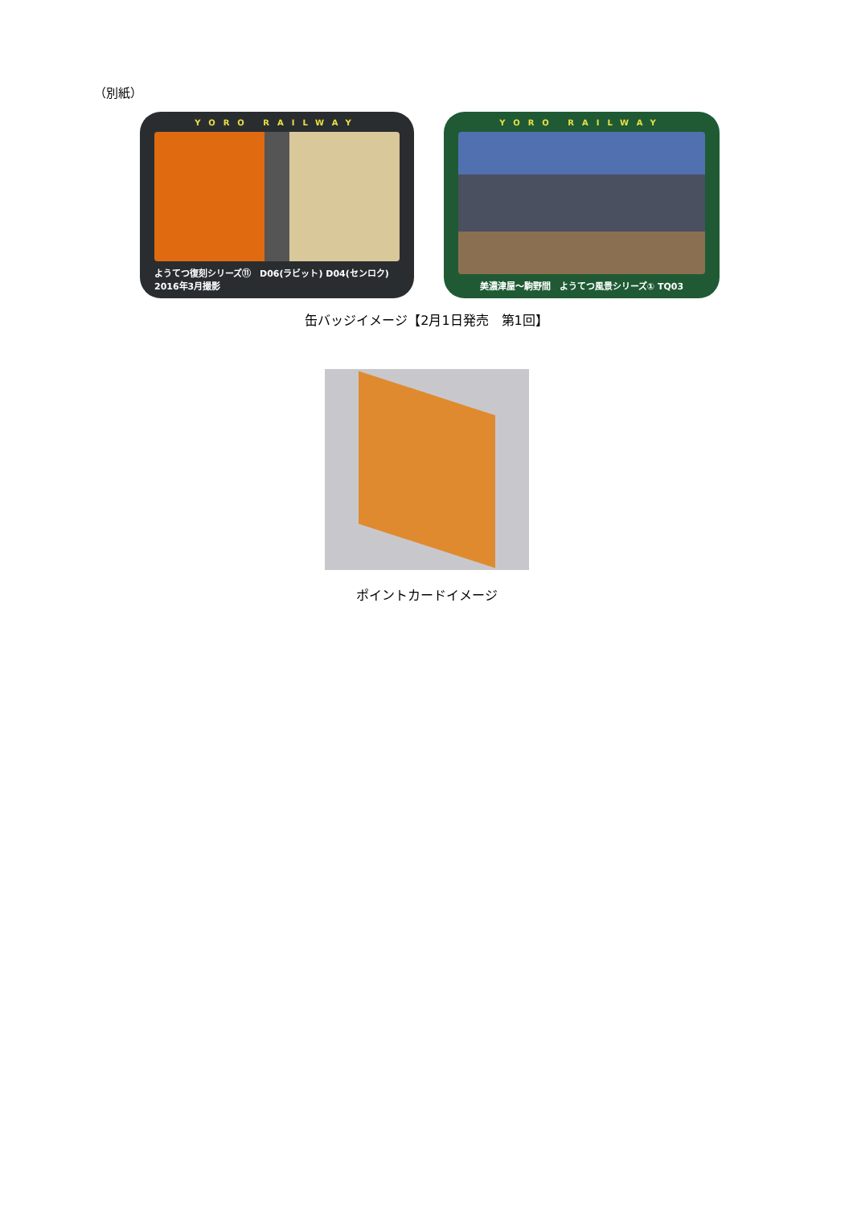（別紙）
YORO RAILWAY
ようてつ復刻シリーズ⑪　D06(ラビット) D04(センロク)　2016年3月撮影
YORO RAILWAY
美濃津屋～駒野間　ようてつ風景シリーズ① TQ03
缶バッジイメージ【2月1日発売　第1回】
ポイントカードイメージ